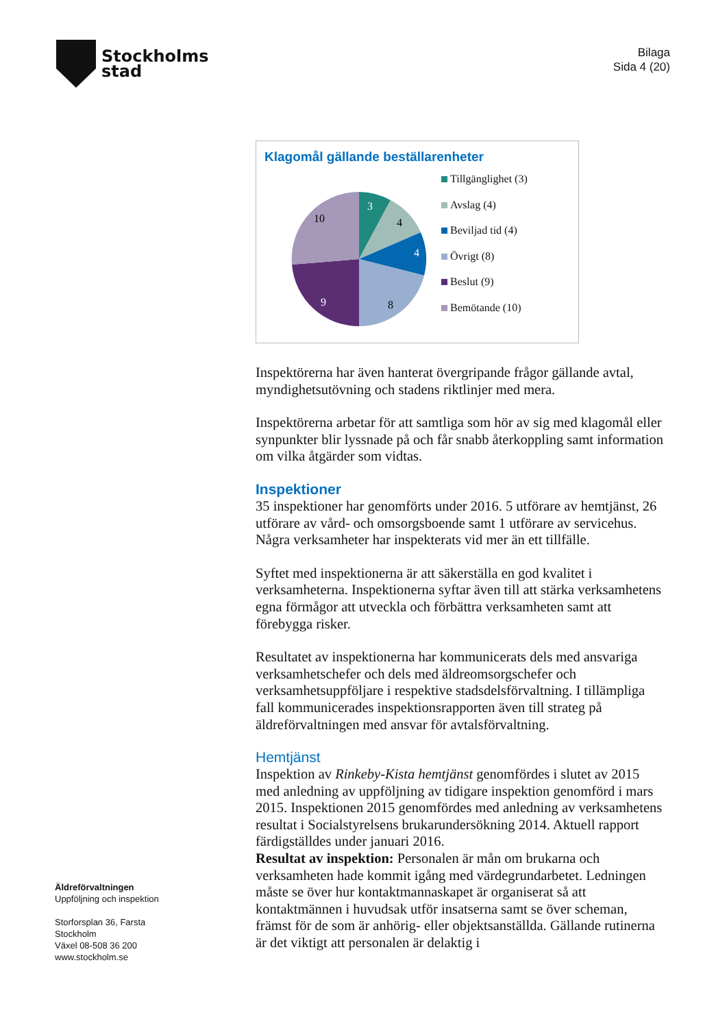Stockholms
stad
Bilaga
Sida 4 (20)
Klagomål gällande beställarenheter
3
4
4
8
9
10
Tillgänglighet (3)
Avslag (4)
Beviljad tid (4)
Övrigt (8)
Beslut (9)
Bemötande (10)
Inspektörerna har även hanterat övergripande frågor gällande avtal, myndighetsutövning och stadens riktlinjer med mera.
Inspektörerna arbetar för att samtliga som hör av sig med klagomål eller synpunkter blir lyssnade på och får snabb återkoppling samt information om vilka åtgärder som vidtas.
Inspektioner
35 inspektioner har genomförts under 2016. 5 utförare av hemtjänst, 26 utförare av vård- och omsorgsboende samt 1 utförare av servicehus. Några verksamheter har inspekterats vid mer än ett tillfälle.
Syftet med inspektionerna är att säkerställa en god kvalitet i verksamheterna. Inspektionerna syftar även till att stärka verksamhetens egna förmågor att utveckla och förbättra verksamheten samt att förebygga risker.
Resultatet av inspektionerna har kommunicerats dels med ansvariga verksamhetschefer och dels med äldreomsorgschefer och verksamhetsuppföljare i respektive stadsdelsförvaltning. I tillämpliga fall kommunicerades inspektionsrapporten även till strateg på äldreförvaltningen med ansvar för avtalsförvaltning.
Hemtjänst
Inspektion av Rinkeby-Kista hemtjänst genomfördes i slutet av 2015 med anledning av uppföljning av tidigare inspektion genomförd i mars 2015. Inspektionen 2015 genomfördes med anledning av verksamhetens resultat i Socialstyrelsens brukarundersökning 2014. Aktuell rapport färdigställdes under januari 2016.
Resultat av inspektion: Personalen är mån om brukarna och verksamheten hade kommit igång med värdegrundarbetet. Ledningen måste se över hur kontaktmannaskapet är organiserat så att kontaktmännen i huvudsak utför insatserna samt se över scheman, främst för de som är anhörig- eller objektsanställda. Gällande rutinerna är det viktigt att personalen är delaktig i
Äldreförvaltningen
Uppföljning och inspektion
Storforsplan 36, Farsta
Stockholm
Växel 08-508 36 200
www.stockholm.se